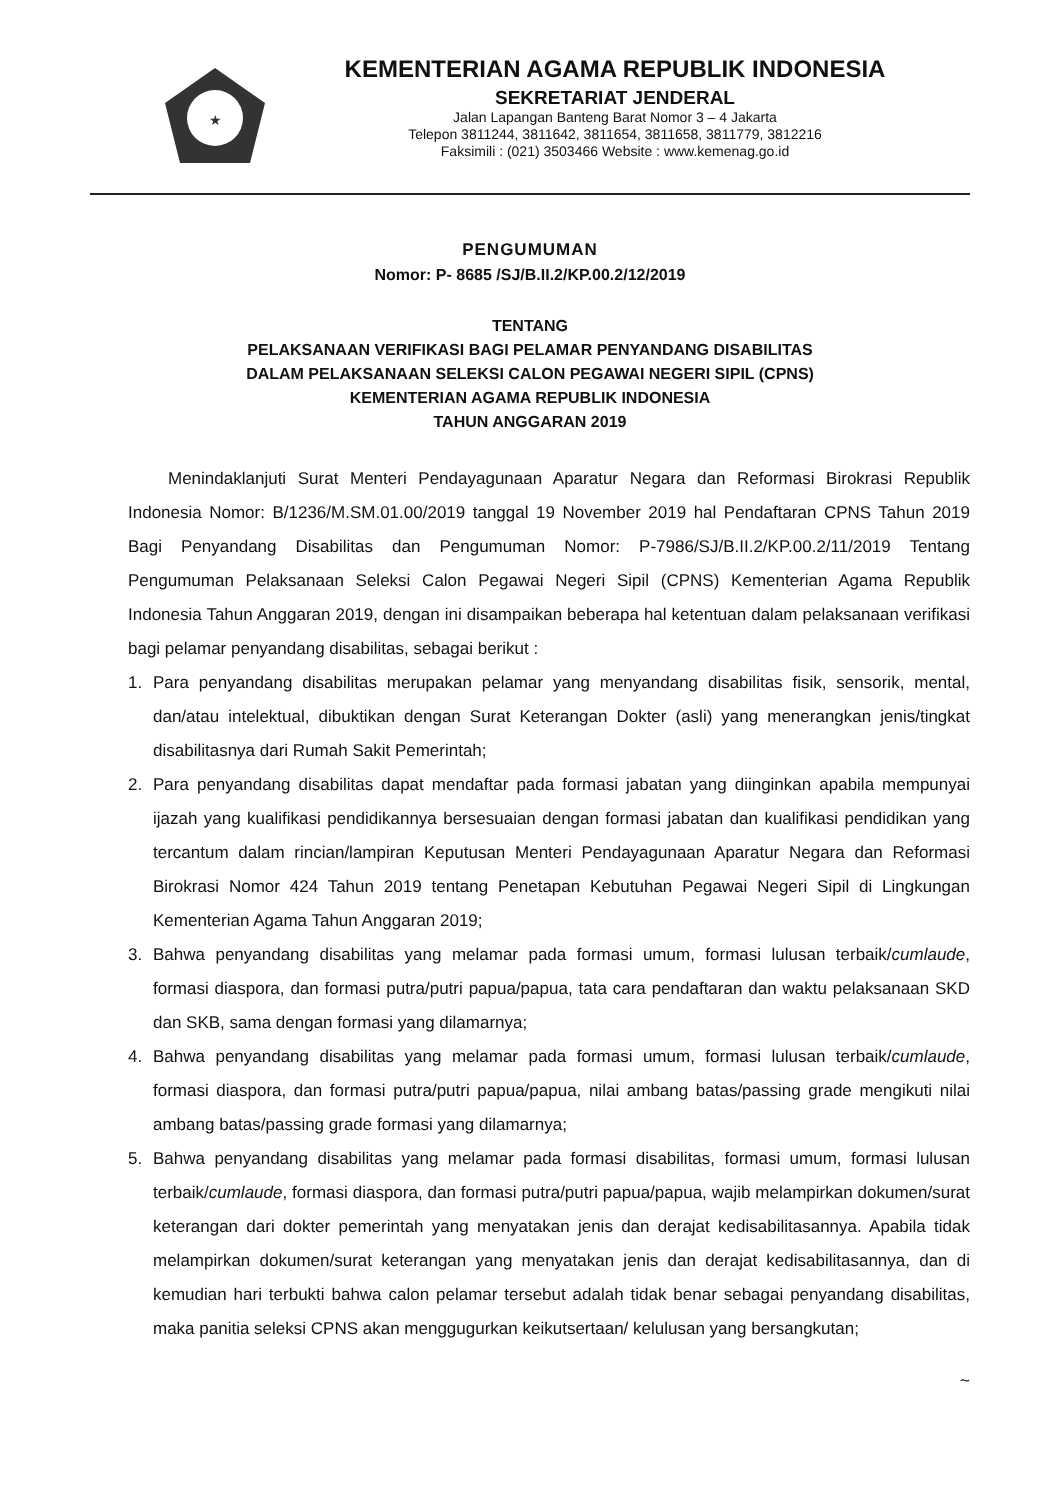★
KEMENTERIAN AGAMA REPUBLIK INDONESIA
SEKRETARIAT JENDERAL
Jalan Lapangan Banteng Barat Nomor 3 – 4 Jakarta
Telepon 3811244, 3811642, 3811654, 3811658, 3811779, 3812216
Faksimili : (021) 3503466 Website : www.kemenag.go.id
PENGUMUMAN
Nomor: P- 8685 /SJ/B.II.2/KP.00.2/12/2019
TENTANG
PELAKSANAAN VERIFIKASI BAGI PELAMAR PENYANDANG DISABILITAS
DALAM PELAKSANAAN SELEKSI CALON PEGAWAI NEGERI SIPIL (CPNS)
KEMENTERIAN AGAMA REPUBLIK INDONESIA
TAHUN ANGGARAN 2019
Menindaklanjuti Surat Menteri Pendayagunaan Aparatur Negara dan Reformasi Birokrasi Republik Indonesia Nomor: B/1236/M.SM.01.00/2019 tanggal 19 November 2019 hal Pendaftaran CPNS Tahun 2019 Bagi Penyandang Disabilitas dan Pengumuman Nomor: P-7986/SJ/B.II.2/KP.00.2/11/2019 Tentang Pengumuman Pelaksanaan Seleksi Calon Pegawai Negeri Sipil (CPNS) Kementerian Agama Republik Indonesia Tahun Anggaran 2019, dengan ini disampaikan beberapa hal ketentuan dalam pelaksanaan verifikasi bagi pelamar penyandang disabilitas, sebagai berikut :
1. Para penyandang disabilitas merupakan pelamar yang menyandang disabilitas fisik, sensorik, mental, dan/atau intelektual, dibuktikan dengan Surat Keterangan Dokter (asli) yang menerangkan jenis/tingkat disabilitasnya dari Rumah Sakit Pemerintah;
2. Para penyandang disabilitas dapat mendaftar pada formasi jabatan yang diinginkan apabila mempunyai ijazah yang kualifikasi pendidikannya bersesuaian dengan formasi jabatan dan kualifikasi pendidikan yang tercantum dalam rincian/lampiran Keputusan Menteri Pendayagunaan Aparatur Negara dan Reformasi Birokrasi Nomor 424 Tahun 2019 tentang Penetapan Kebutuhan Pegawai Negeri Sipil di Lingkungan Kementerian Agama Tahun Anggaran 2019;
3. Bahwa penyandang disabilitas yang melamar pada formasi umum, formasi lulusan terbaik/cumlaude, formasi diaspora, dan formasi putra/putri papua/papua, tata cara pendaftaran dan waktu pelaksanaan SKD dan SKB, sama dengan formasi yang dilamarnya;
4. Bahwa penyandang disabilitas yang melamar pada formasi umum, formasi lulusan terbaik/cumlaude, formasi diaspora, dan formasi putra/putri papua/papua, nilai ambang batas/passing grade mengikuti nilai ambang batas/passing grade formasi yang dilamarnya;
5. Bahwa penyandang disabilitas yang melamar pada formasi disabilitas, formasi umum, formasi lulusan terbaik/cumlaude, formasi diaspora, dan formasi putra/putri papua/papua, wajib melampirkan dokumen/surat keterangan dari dokter pemerintah yang menyatakan jenis dan derajat kedisabilitasannya. Apabila tidak melampirkan dokumen/surat keterangan yang menyatakan jenis dan derajat kedisabilitasannya, dan di kemudian hari terbukti bahwa calon pelamar tersebut adalah tidak benar sebagai penyandang disabilitas, maka panitia seleksi CPNS akan menggugurkan keikutsertaan/ kelulusan yang bersangkutan;
~